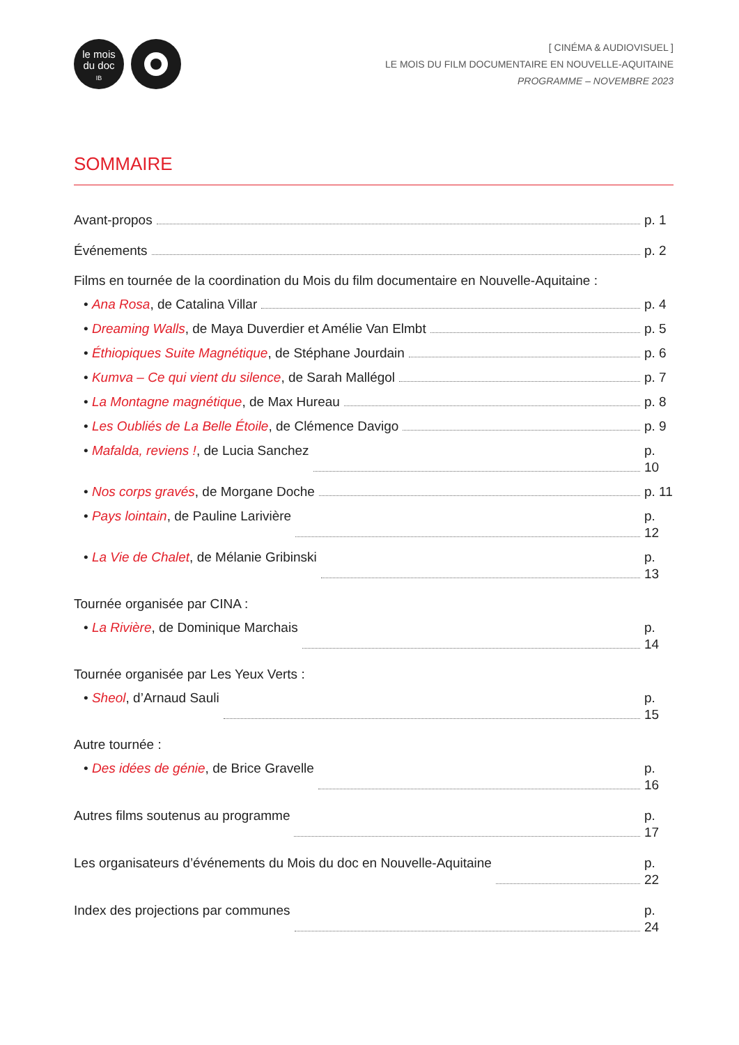le mois
du doc
IB
[ CINÉMA & AUDIOVISUEL ]
LE MOIS DU FILM DOCUMENTAIRE EN NOUVELLE-AQUITAINE
PROGRAMME – NOVEMBRE 2023
SOMMAIRE
Avant-propos p. 1
Événements p. 2
Films en tournée de la coordination du Mois du film documentaire en Nouvelle-Aquitaine :
• Ana Rosa, de Catalina Villar p. 4
• Dreaming Walls, de Maya Duverdier et Amélie Van Elmbt p. 5
• Éthiopiques Suite Magnétique, de Stéphane Jourdain p. 6
• Kumva – Ce qui vient du silence, de Sarah Mallégol p. 7
• La Montagne magnétique, de Max Hureau p. 8
• Les Oubliés de La Belle Étoile, de Clémence Davigo p. 9
• Mafalda, reviens !, de Lucia Sanchez p. 10
• Nos corps gravés, de Morgane Doche p. 11
• Pays lointain, de Pauline Larivière p. 12
• La Vie de Chalet, de Mélanie Gribinski p. 13
Tournée organisée par CINA :
• La Rivière, de Dominique Marchais p. 14
Tournée organisée par Les Yeux Verts :
• Sheol, d’Arnaud Sauli p. 15
Autre tournée :
• Des idées de génie, de Brice Gravelle p. 16
Autres films soutenus au programme p. 17
Les organisateurs d’événements du Mois du doc en Nouvelle-Aquitaine p. 22
Index des projections par communes p. 24